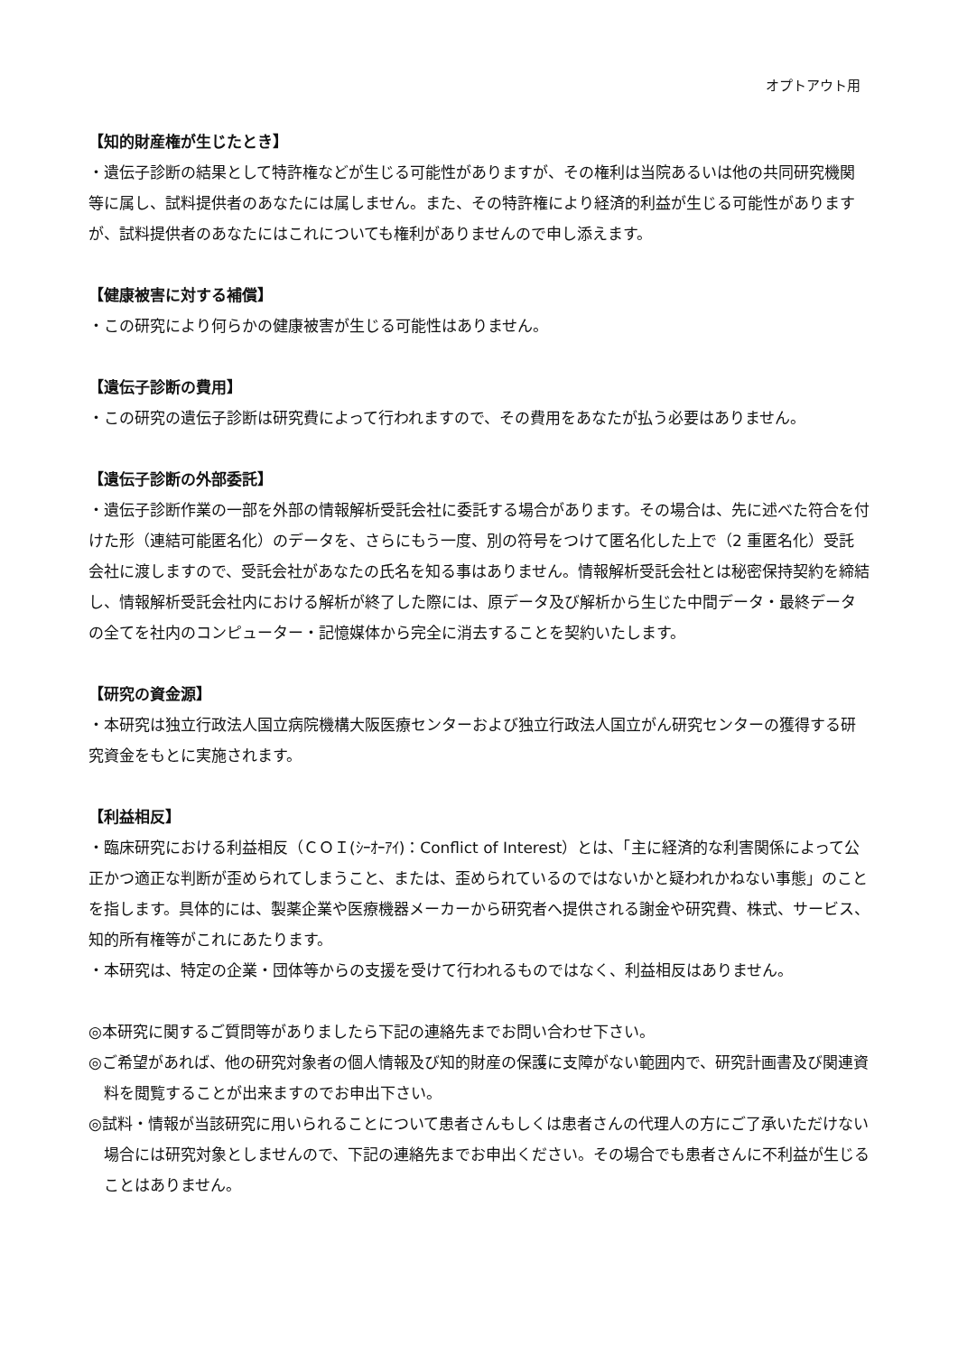オプトアウト用
【知的財産権が生じたとき】
・遺伝子診断の結果として特許権などが生じる可能性がありますが、その権利は当院あるいは他の共同研究機関等に属し、試料提供者のあなたには属しません。また、その特許権により経済的利益が生じる可能性がありますが、試料提供者のあなたにはこれについても権利がありませんので申し添えます。
【健康被害に対する補償】
・この研究により何らかの健康被害が生じる可能性はありません。
【遺伝子診断の費用】
・この研究の遺伝子診断は研究費によって行われますので、その費用をあなたが払う必要はありません。
【遺伝子診断の外部委託】
・遺伝子診断作業の一部を外部の情報解析受託会社に委託する場合があります。その場合は、先に述べた符合を付けた形（連結可能匿名化）のデータを、さらにもう一度、別の符号をつけて匿名化した上で（2 重匿名化）受託会社に渡しますので、受託会社があなたの氏名を知る事はありません。情報解析受託会社とは秘密保持契約を締結し、情報解析受託会社内における解析が終了した際には、原データ及び解析から生じた中間データ・最終データの全てを社内のコンピューター・記憶媒体から完全に消去することを契約いたします。
【研究の資金源】
・本研究は独立行政法人国立病院機構大阪医療センターおよび独立行政法人国立がん研究センターの獲得する研究資金をもとに実施されます。
【利益相反】
・臨床研究における利益相反（ＣＯＩ(ｼｰｵｰｱｲ)：Conflict of Interest）とは、「主に経済的な利害関係によって公正かつ適正な判断が歪められてしまうこと、または、歪められているのではないかと疑われかねない事態」のことを指します。具体的には、製薬企業や医療機器メーカーから研究者へ提供される謝金や研究費、株式、サービス、知的所有権等がこれにあたります。
・本研究は、特定の企業・団体等からの支援を受けて行われるものではなく、利益相反はありません。
◎本研究に関するご質問等がありましたら下記の連絡先までお問い合わせ下さい。
◎ご希望があれば、他の研究対象者の個人情報及び知的財産の保護に支障がない範囲内で、研究計画書及び関連資料を閲覧することが出来ますのでお申出下さい。
◎試料・情報が当該研究に用いられることについて患者さんもしくは患者さんの代理人の方にご了承いただけない場合には研究対象としませんので、下記の連絡先までお申出ください。その場合でも患者さんに不利益が生じることはありません。